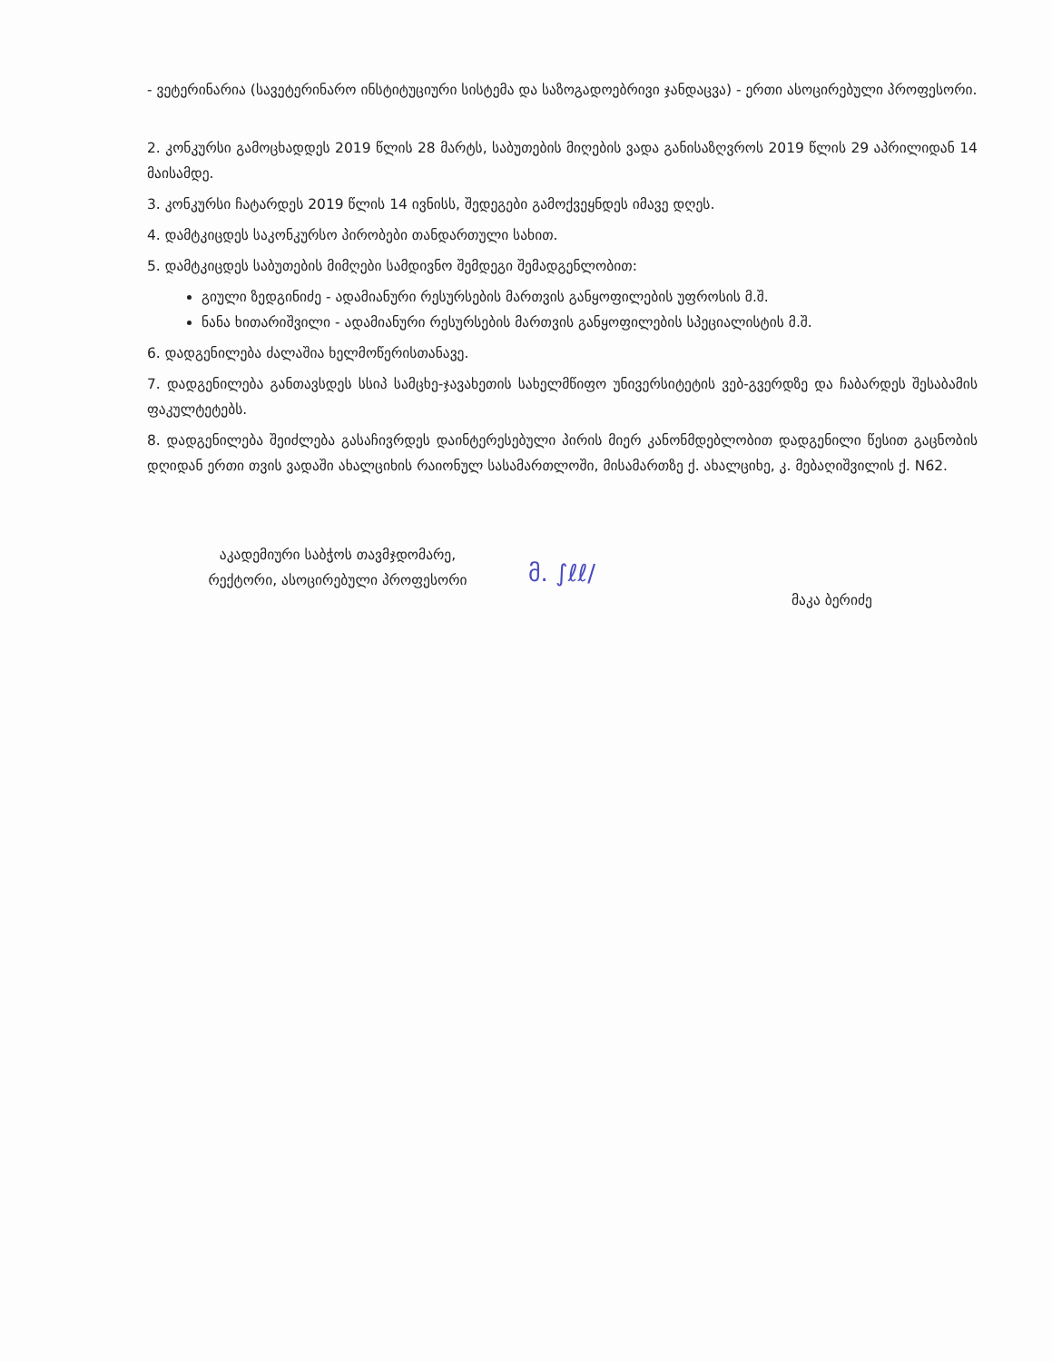- ვეტერინარია (სავეტერინარო ინსტიტუციური სისტემა და საზოგადოებრივი ჯანდაცვა) - ერთი ასოცირებული პროფესორი.
2. კონკურსი გამოცხადდეს 2019 წლის 28 მარტს, საბუთების მიღების ვადა განისაზღვროს 2019 წლის 29 აპრილიდან 14 მაისამდე.
3. კონკურსი ჩატარდეს 2019 წლის 14 ივნისს, შედეგები გამოქვეყნდეს იმავე დღეს.
4. დამტკიცდეს საკონკურსო პირობები თანდართული სახით.
5. დამტკიცდეს საბუთების მიმღები სამდივნო შემდეგი შემადგენლობით:
გიული ზედგინიძე - ადამიანური რესურსების მართვის განყოფილების უფროსის მ.შ.
ნანა ხითარიშვილი - ადამიანური რესურსების მართვის განყოფილების სპეციალისტის მ.შ.
6. დადგენილება ძალაშია ხელმოწერისთანავე.
7. დადგენილება განთავსდეს სსიპ სამცხე-ჯავახეთის სახელმწიფო უნივერსიტეტის ვებ-გვერდზე და ჩაბარდეს შესაბამის ფაკულტეტებს.
8. დადგენილება შეიძლება გასაჩივრდეს დაინტერესებული პირის მიერ კანონმდებლობით დადგენილი წესით გაცნობის დღიდან ერთი თვის ვადაში ახალციხის რაიონულ სასამართლოში, მისამართზე ქ. ახალციხე, კ. მებაღიშვილის ქ. N62.
აკადემიური საბჭოს თავმჯდომარე,
რექტორი, ასოცირებული პროფესორი
მ. ∫ℓℓ∕
მაკა ბერიძე